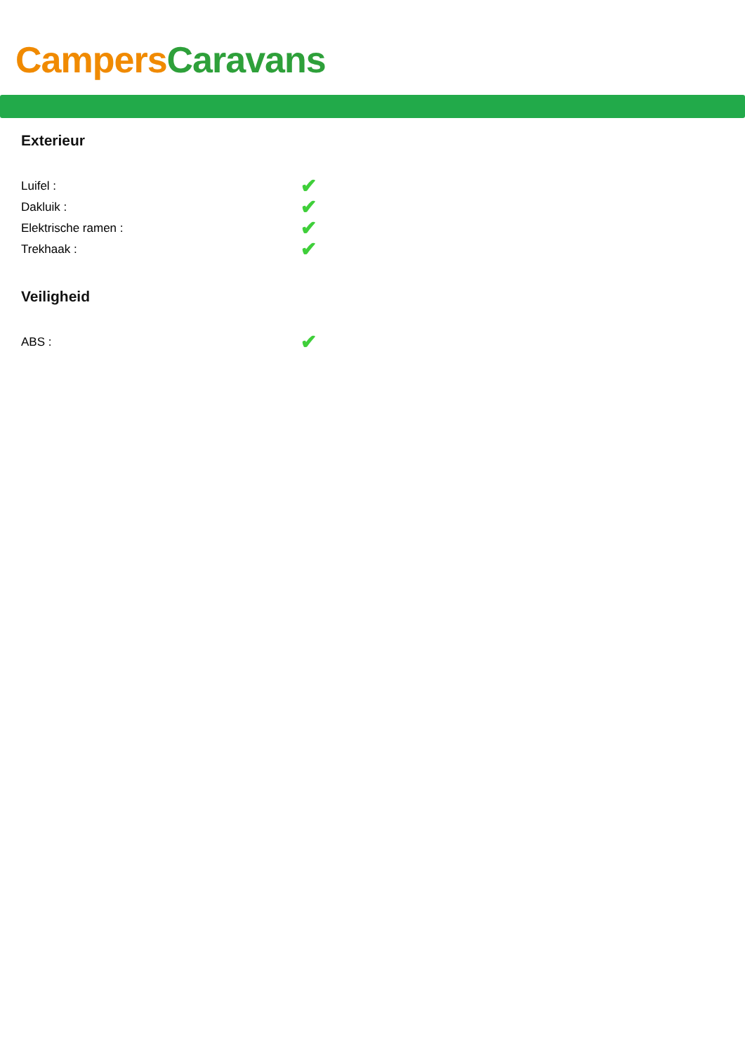Campers Caravans
Exterieur
| Luifel : | ✔ |
| Dakluik : | ✔ |
| Elektrische ramen : | ✔ |
| Trekhaak : | ✔ |
Veiligheid
| ABS : | ✔ |